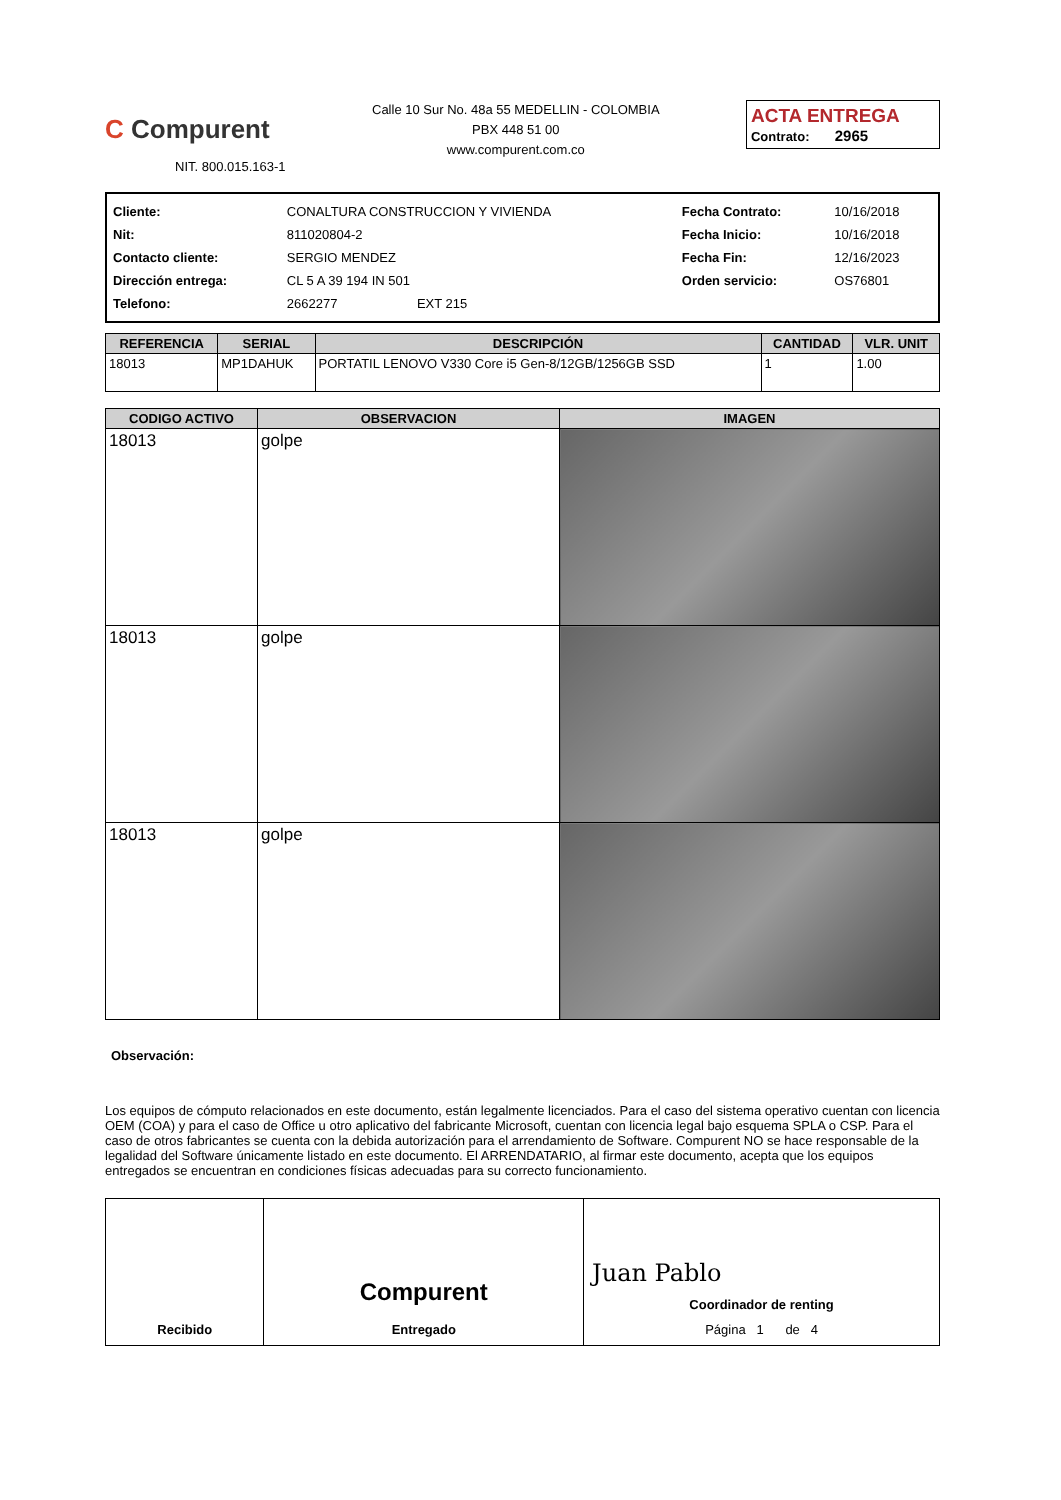C Compurent
NIT. 800.015.163-1
Calle 10 Sur No. 48a 55 MEDELLIN - COLOMBIA
PBX 448 51 00
www.compurent.com.co
ACTA ENTREGA
Contrato: 2965
| Cliente: | CONALTURA CONSTRUCCION Y VIVIENDA | Fecha Contrato: | 10/16/2018 |
| Nit: | 811020804-2 | Fecha Inicio: | 10/16/2018 |
| Contacto cliente: | SERGIO MENDEZ | Fecha Fin: | 12/16/2023 |
| Dirección entrega: | CL 5 A 39 194 IN 501 | Orden servicio: | OS76801 |
| Telefono: | 2662277 EXT 215 | | |
| REFERENCIA | SERIAL | DESCRIPCIÓN | CANTIDAD | VLR. UNIT |
| --- | --- | --- | --- | --- |
| 18013 | MP1DAHUK | PORTATIL LENOVO V330 Core i5 Gen-8/12GB/1256GB SSD | 1 | 1.00 |
| CODIGO ACTIVO | OBSERVACION | IMAGEN |
| --- | --- | --- |
| 18013 | golpe | |
| 18013 | golpe | |
| 18013 | golpe | |
Observación:
Los equipos de cómputo relacionados en este documento, están legalmente licenciados. Para el caso del sistema operativo cuentan con licencia OEM (COA) y para el caso de Office u otro aplicativo del fabricante Microsoft, cuentan con licencia legal bajo esquema SPLA o CSP. Para el caso de otros fabricantes se cuenta con la debida autorización para el arrendamiento de Software. Compurent NO se hace responsable de la legalidad del Software únicamente listado en este documento. El ARRENDATARIO, al firmar este documento, acepta que los equipos entregados se encuentran en condiciones físicas adecuadas para su correcto funcionamiento.
| Recibido | Compurent Entregado | Juan Pablo Coordinador de renting Página 1 de 4 |